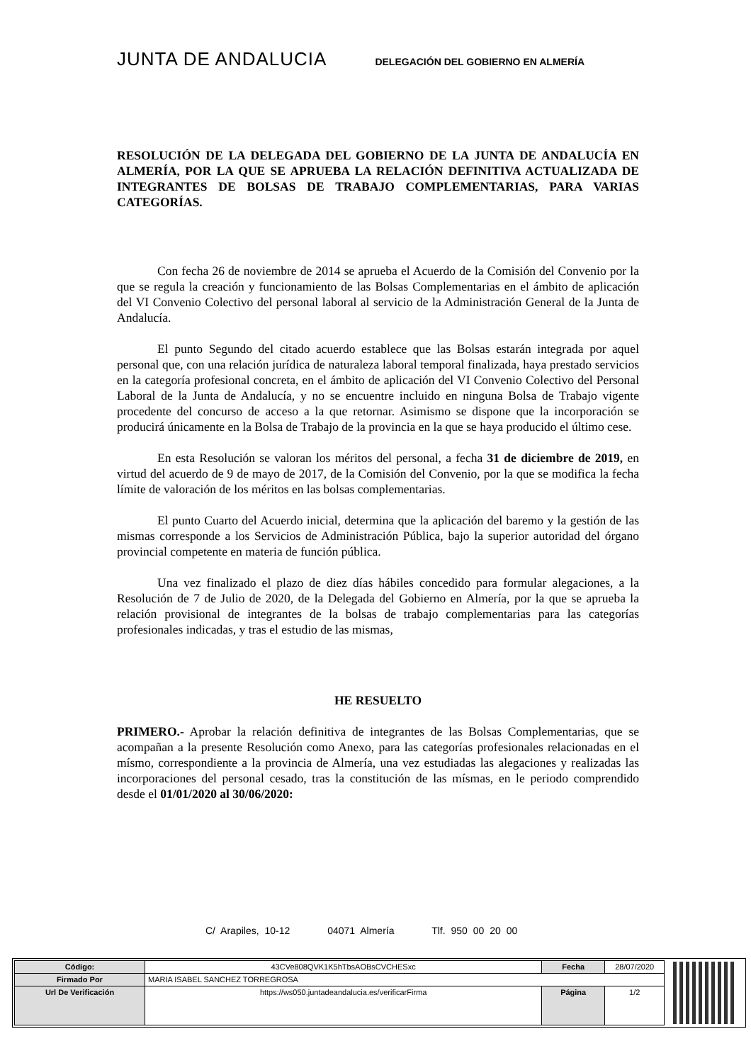JUNTA DE ANDALUCIA DELEGACIÓN DEL GOBIERNO EN ALMERÍA
RESOLUCIÓN DE LA DELEGADA DEL GOBIERNO DE LA JUNTA DE ANDALUCÍA EN ALMERÍA, POR LA QUE SE APRUEBA LA RELACIÓN DEFINITIVA ACTUALIZADA DE INTEGRANTES DE BOLSAS DE TRABAJO COMPLEMENTARIAS, PARA VARIAS CATEGORÍAS.
Con fecha 26 de noviembre de 2014 se aprueba el Acuerdo de la Comisión del Convenio por la que se regula la creación y funcionamiento de las Bolsas Complementarias en el ámbito de aplicación del VI Convenio Colectivo del personal laboral al servicio de la Administración General de la Junta de Andalucía.
El punto Segundo del citado acuerdo establece que las Bolsas estarán integrada por aquel personal que, con una relación jurídica de naturaleza laboral temporal finalizada, haya prestado servicios en la categoría profesional concreta, en el ámbito de aplicación del VI Convenio Colectivo del Personal Laboral de la Junta de Andalucía, y no se encuentre incluido en ninguna Bolsa de Trabajo vigente procedente del concurso de acceso a la que retornar. Asimismo se dispone que la incorporación se producirá únicamente en la Bolsa de Trabajo de la provincia en la que se haya producido el último cese.
En esta Resolución se valoran los méritos del personal, a fecha 31 de diciembre de 2019, en virtud del acuerdo de 9 de mayo de 2017, de la Comisión del Convenio, por la que se modifica la fecha límite de valoración de los méritos en las bolsas complementarias.
El punto Cuarto del Acuerdo inicial, determina que la aplicación del baremo y la gestión de las mismas corresponde a los Servicios de Administración Pública, bajo la superior autoridad del órgano provincial competente en materia de función pública.
Una vez finalizado el plazo de diez días hábiles concedido para formular alegaciones, a la Resolución de 7 de Julio de 2020, de la Delegada del Gobierno en Almería, por la que se aprueba la relación provisional de integrantes de la bolsas de trabajo complementarias para las categorías profesionales indicadas, y tras el estudio de las mismas,
HE RESUELTO
PRIMERO.- Aprobar la relación definitiva de integrantes de las Bolsas Complementarias, que se acompañan a la presente Resolución como Anexo, para las categorías profesionales relacionadas en el mísmo, correspondiente a la provincia de Almería, una vez estudiadas las alegaciones y realizadas las incorporaciones del personal cesado, tras la constitución de las mísmas, en le periodo comprendido desde el 01/01/2020 al 30/06/2020:
C/ Arapiles, 10-12 04071 Almería Tlf. 950 00 20 00
| Código: | 43CVe808QVK1K5hTbsAOBsCVCHESxc | Fecha | 28/07/2020 |
| Firmado Por | MARIA ISABEL SANCHEZ TORREGROSA | | |
| Url De Verificación | https://ws050.juntadeandalucia.es/verificarFirma | Página | 1/2 |